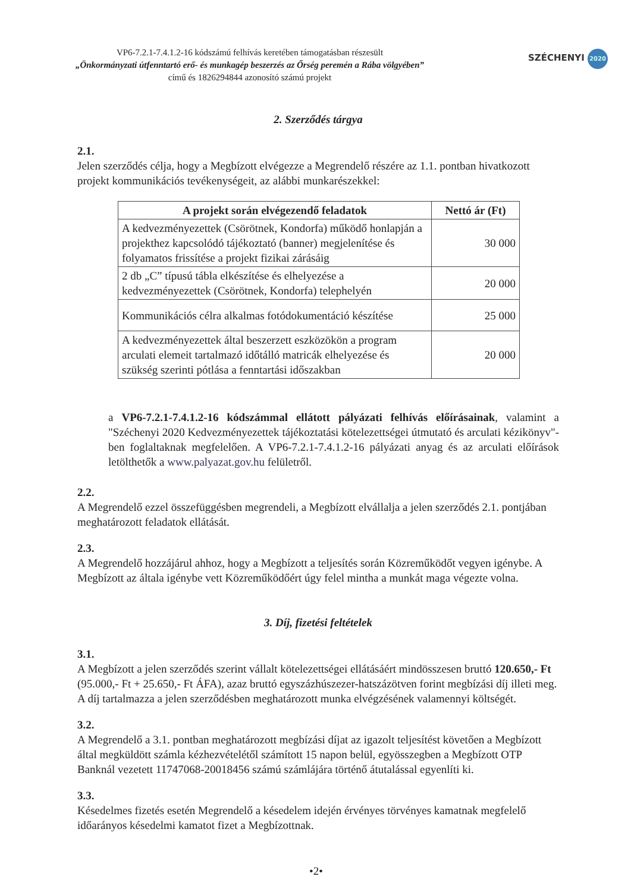VP6-7.2.1-7.4.1.2-16 kódszámú felhívás keretében támogatásban részesült
„Önkormányzati útfenntartó erő- és munkagép beszerzés az Őrség peremén a Rába völgyében”
című és 1826294844 azonosító számú projekt
SZÉCHENYI 2020
2. Szerződés tárgya
2.1.
Jelen szerződés célja, hogy a Megbízott elvégezze a Megrendelő részére az 1.1. pontban hivatkozott projekt kommunikációs tevékenységeit, az alábbi munkarészekkel:
| A projekt során elvégezendő feladatok | Nettó ár (Ft) |
| --- | --- |
| A kedvezményezettek (Csörötnek, Kondorfa) működő honlapján a projekthez kapcsolódó tájékoztató (banner) megjelenítése és folyamatos frissítése a projekt fizikai zárásáig | 30 000 |
| 2 db „C” típusú tábla elkészítése és elhelyezése a kedvezményezettek (Csörötnek, Kondorfa) telephelyén | 20 000 |
| Kommunikációs célra alkalmas fotódokumentáció készítése | 25 000 |
| A kedvezményezettek által beszerzett eszközökön a program arculati elemeit tartalmazó időtálló matricák elhelyezése és szükség szerinti pótlása a fenntartási időszakban | 20 000 |
a VP6-7.2.1-7.4.1.2-16 kódszámmal ellátott pályázati felhívás előírásainak, valamint a "Széchenyi 2020 Kedvezményezettek tájékoztatási kötelezettségei útmutató és arculati kézikönyv"-ben foglaltaknak megfelelően. A VP6-7.2.1-7.4.1.2-16 pályázati anyag és az arculati előírások letölthetők a www.palyazat.gov.hu felületről.
2.2.
A Megrendelő ezzel összefüggésben megrendeli, a Megbízott elvállalja a jelen szerződés 2.1. pontjában meghatározott feladatok ellátását.
2.3.
A Megrendelő hozzájárul ahhoz, hogy a Megbízott a teljesítés során Közreműködőt vegyen igénybe. A Megbízott az általa igénybe vett Közreműködőért úgy felel mintha a munkát maga végezte volna.
3. Díj, fizetési feltételek
3.1.
A Megbízott a jelen szerződés szerint vállalt kötelezettségei ellátásáért mindösszesen bruttó 120.650,- Ft (95.000,- Ft + 25.650,- Ft ÁFA), azaz bruttó egyszázhúszezer-hatszázötven forint megbízási díj illeti meg. A díj tartalmazza a jelen szerződésben meghatározott munka elvégzésének valamennyi költségét.
3.2.
A Megrendelő a 3.1. pontban meghatározott megbízási díjat az igazolt teljesítést követően a Megbízott által megküldött számla kézhezvételétől számított 15 napon belül, egyösszegben a Megbízott OTP Banknál vezetett 11747068-20018456 számú számlájára történő átutalással egyenlíti ki.
3.3.
Késedelmes fizetés esetén Megrendelő a késedelem idején érvényes törvényes kamatnak megfelelő időarányos késedelmi kamatot fizet a Megbízottnak.
•2•